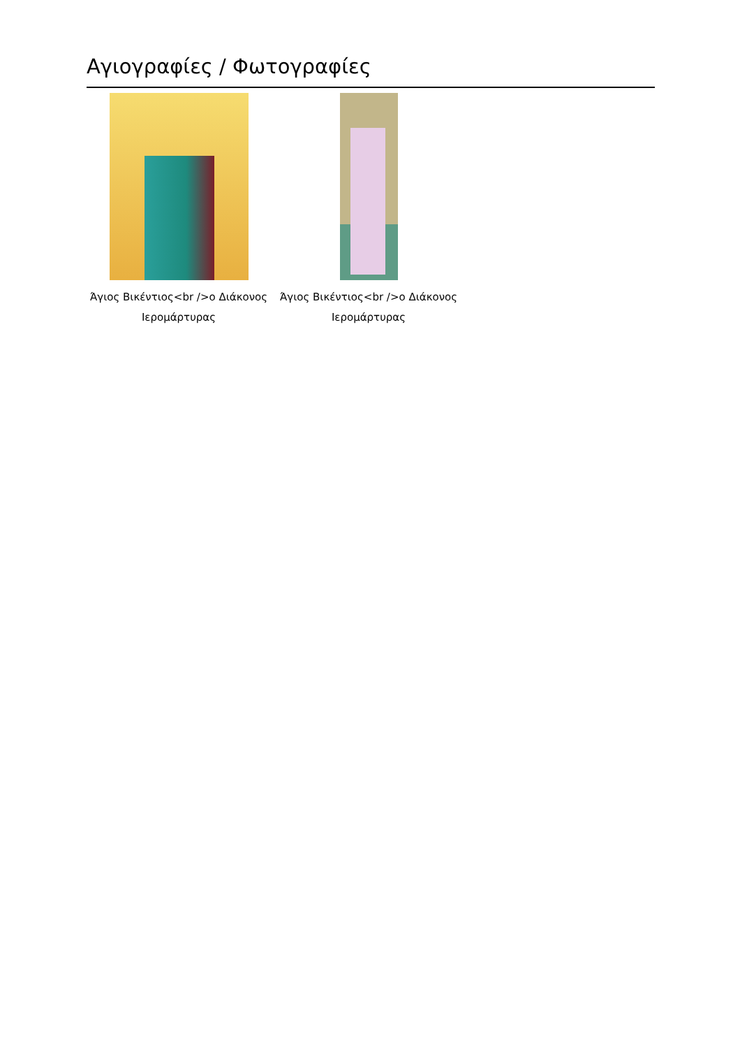Αγιογραφίες / Φωτογραφίες
Άγιος Βικέντιος<br />ο Διάκονος Ιερομάρτυρας
Άγιος Βικέντιος<br />ο Διάκονος Ιερομάρτυρας